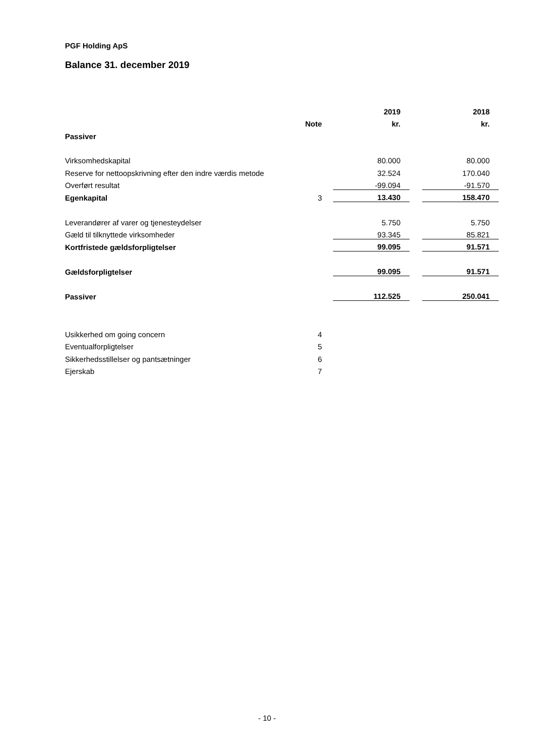PGF Holding ApS
Balance 31. december 2019
| | | | 2019 | | 2018 |
| | Note | | kr. | | kr. |
| Passiver | | | | | |
| Virksomhedskapital | | | 80.000 | | 80.000 |
| Reserve for nettoopskrivning efter den indre værdis metode | | | 32.524 | | 170.040 |
| Overført resultat | | | -99.094 | | -91.570 |
| Egenkapital | 3 | | 13.430 | | 158.470 |
| Leverandører af varer og tjenesteydelser | | | 5.750 | | 5.750 |
| Gæld til tilknyttede virksomheder | | | 93.345 | | 85.821 |
| Kortfristede gældsforpligtelser | | | 99.095 | | 91.571 |
| Gældsforpligtelser | | | 99.095 | | 91.571 |
| Passiver | | | 112.525 | | 250.041 |
| Usikkerhed om going concern | 4 | | | | |
| Eventualforpligtelser | 5 | | | | |
| Sikkerhedsstillelser og pantsætninger | 6 | | | | |
| Ejerskab | 7 | | | | |
- 10 -